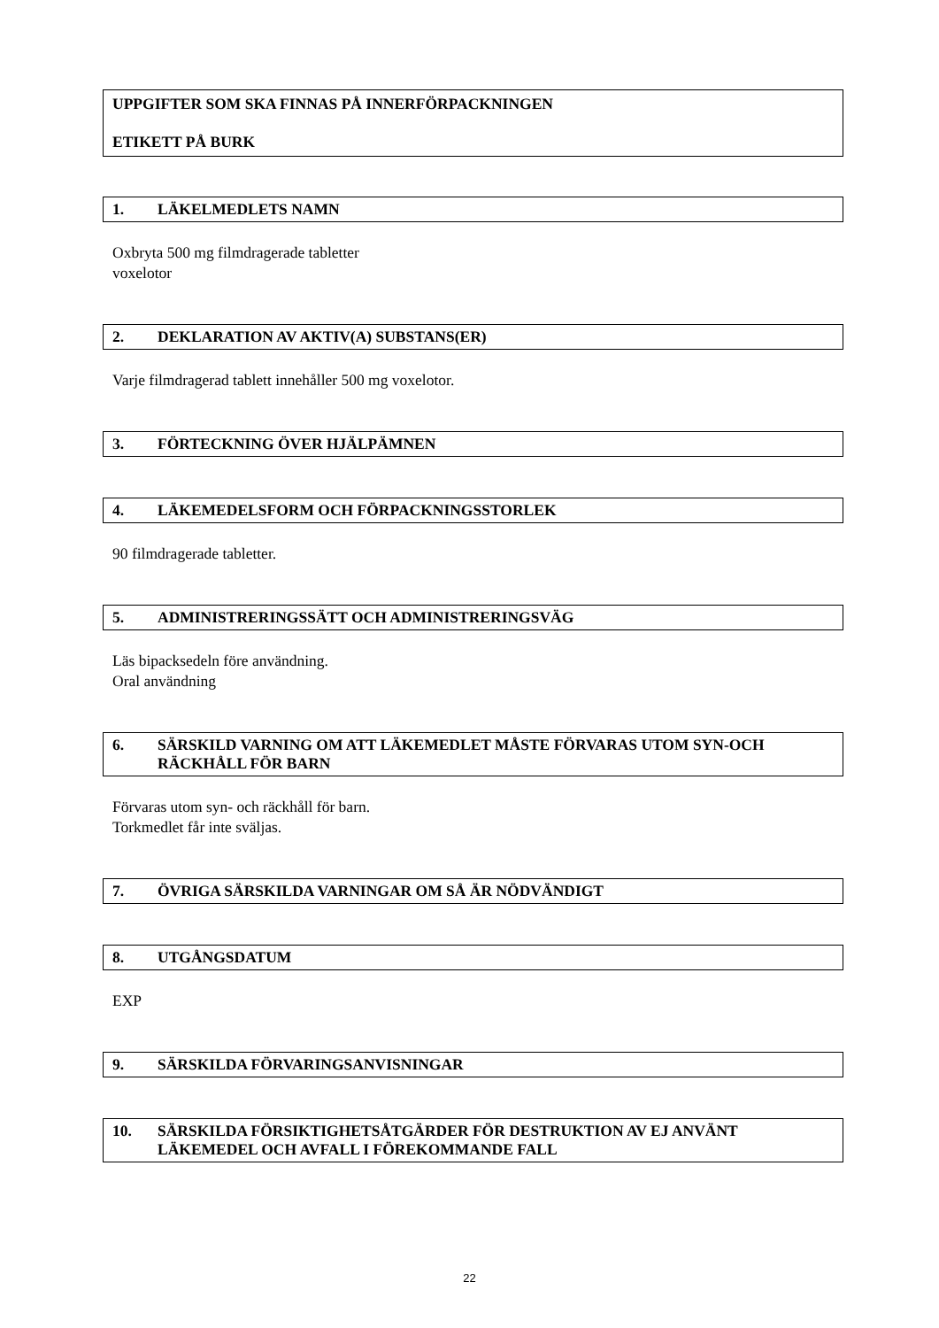UPPGIFTER SOM SKA FINNAS PÅ INNERFÖRPACKNINGEN
ETIKETT PÅ BURK
1. LÄKELMEDLETS NAMN
Oxbryta 500 mg filmdragerade tabletter
voxelotor
2. DEKLARATION AV AKTIV(A) SUBSTANS(ER)
Varje filmdragerad tablett innehåller 500 mg voxelotor.
3. FÖRTECKNING ÖVER HJÄLPÄMNEN
4. LÄKEMEDELSFORM OCH FÖRPACKNINGSSTORLEK
90 filmdragerade tabletter.
5. ADMINISTRERINGSSÄTT OCH ADMINISTRERINGSVÄG
Läs bipacksedeln före användning.
Oral användning
6. SÄRSKILD VARNING OM ATT LÄKEMEDLET MÅSTE FÖRVARAS UTOM SYN-OCH RÄCKHÅLL FÖR BARN
Förvaras utom syn- och räckhåll för barn.
Torkmedlet får inte sväljas.
7. ÖVRIGA SÄRSKILDA VARNINGAR OM SÅ ÄR NÖDVÄNDIGT
8. UTGÅNGSDATUM
EXP
9. SÄRSKILDA FÖRVARINGSANVISNINGAR
10. SÄRSKILDA FÖRSIKTIGHETSÅTGÄRDER FÖR DESTRUKTION AV EJ ANVÄNT LÄKEMEDEL OCH AVFALL I FÖREKOMMANDE FALL
22